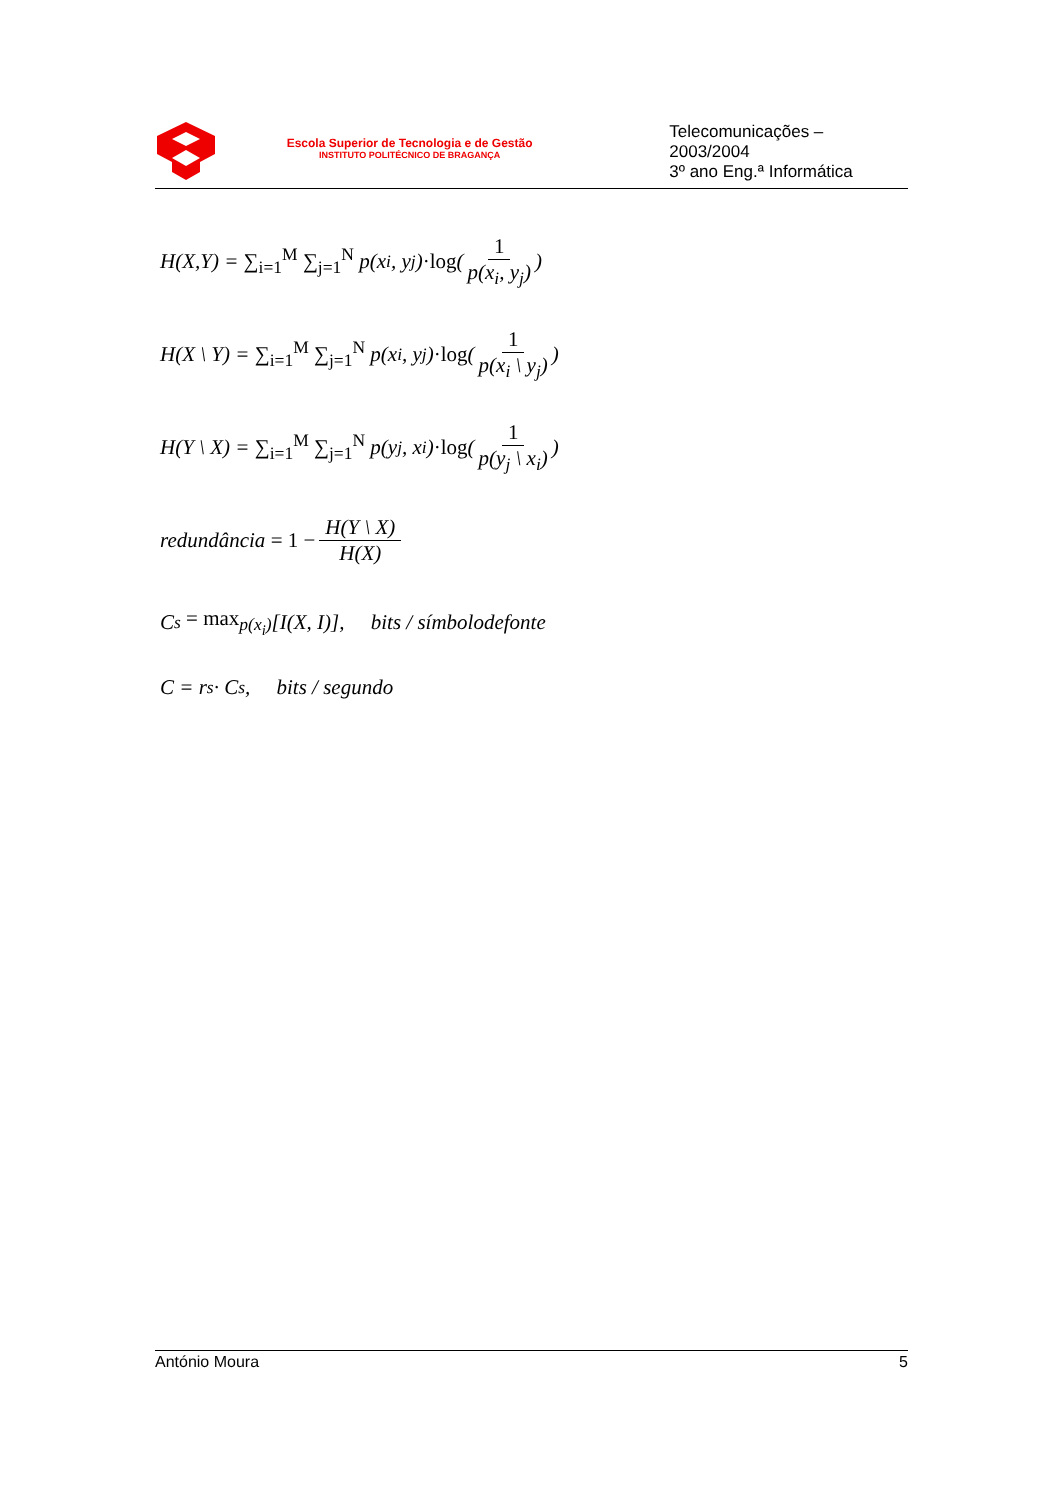Escola Superior de Tecnologia e de Gestão
INSTITUTO POLITÉCNICO DE BRAGANÇA
Telecomunicações – 2003/2004
3º ano Eng.ª Informática
H(X,Y) = ∑<sub>i=1</sub><sup>M</sup> ∑<sub>j=1</sub><sup>N</sup> p(x<sub>i</sub>, y<sub>j</sub>) ·log (1 p(x<sub>i</sub>, y<sub>j</sub>))
H(X \ Y) = ∑<sub>i=1</sub><sup>M</sup> ∑<sub>j=1</sub><sup>N</sup> p(x<sub>i</sub>, y<sub>j</sub>) ·log (1 p(x<sub>i</sub> \ y<sub>j</sub>))
H(Y \ X) = ∑<sub>i=1</sub><sup>M</sup> ∑<sub>j=1</sub><sup>N</sup> p(y<sub>j</sub>, x<sub>i</sub>) ·log (1 p(y<sub>j</sub> \ x<sub>i</sub>))
redundância = 1 − H(Y \ X) H(X)
C<sub>s</sub> = max<sub>p(x<sub>i</sub>)</sub> [I(X, I)], bits / símbolodefonte
C = r<sub>s</sub> · C<sub>s</sub> , bits / segundo
António Moura 5